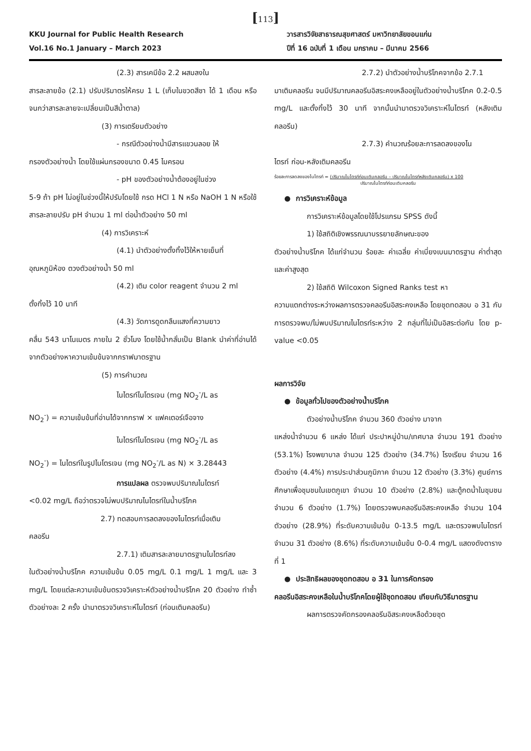[113]
KKU Journal for Public Health Research
Vol.16 No.1 January – March 2023
วารสารวิจัยสาธารณสุขศาสตร์ มหาวิทยาลัยขอนแก่น
ปีที่ 16 ฉบับที่ 1 เดือน มกราคม – มีนาคม 2566
(2.3) สารเคมีข้อ 2.2 ผสมลงใน
สารละลายข้อ (2.1) ปรับปริมาตรให้ครบ 1 L (เก็บในขวดสีชา ได้ 1 เดือน หรือจนกว่าสารละลายจะเปลี่ยนเป็นสีน้ำตาล)
(3) การเตรียมตัวอย่าง
- กรณีตัวอย่างน้ำมีสารแขวนลอย ให้
กรองตัวอย่างน้ำ โดยใช้แผ่นกรองขนาด 0.45 ไมครอน
- pH ของตัวอย่างน้ำต้องอยู่ในช่วง
5-9 ถ้า pH ไม่อยู่ในช่วงนี้ให้ปรับโดยใช้ กรด HCl 1 N หรือ NaOH 1 N หรือใช้สารละลายปรับ pH จำนวน 1 ml ต่อน้ำตัวอย่าง 50 ml
(4) การวิเคราะห์
(4.1) นำตัวอย่างตั้งทิ้งไว้ให้หายเย็นที่
อุณหภูมิห้อง ตวงตัวอย่างน้ำ 50 ml
(4.2) เติม color reagent จำนวน 2 ml
ตั้งทิ้งไว้ 10 นาที
(4.3) วัดการดูดกลืนแสงที่ความยาว
คลื่น 543 นาโนเมตร ภายใน 2 ชั่วโมง โดยใช้น้ำกลั่นเป็น Blank นำค่าที่อ่านได้จากตัวอย่างหาความเข้มข้นจากกราฟมาตรฐาน
(5) การคำนวณ
ไนไตรท์ไนโตรเจน (mg NO<sub>2</sub><sup>-</sup>/L as
NO<sub>2</sub><sup>-</sup>) = ความเข้มข้นที่อ่านได้จากกราฟ × แฟคเตอร์เจือจาง
ไนไตรท์ไนโตรเจน (mg NO<sub>2</sub><sup>-</sup>/L as
NO<sub>2</sub><sup>-</sup>) = ไนไตรท์ในรูปไนโตรเจน (mg NO<sub>2</sub><sup>-</sup>/L as N) × 3.28443
การแปลผล ตรวจพบปริมาณไนไตรท์
<0.02 mg/L ถือว่าตรวจไม่พบปริมาณไนไตรท์ในน้ำบริโภค
2.7) ทดสอบการลดลงของไนไตรท์เมื่อเติม
คลอรีน
2.7.1) เติมสารละลายมาตรฐานไนไตรท์ลง
ในตัวอย่างน้ำบริโภค ความเข้มข้น 0.05 mg/L 0.1 mg/L 1 mg/L และ 3 mg/L โดยแต่ละความเข้มข้นตรวจวิเคราะห์ตัวอย่างน้ำบริโภค 20 ตัวอย่าง ทำซ้ำตัวอย่างละ 2 ครั้ง นำมาตรวจวิเคราะห์ไนไตรท์ (ก่อนเติมคลอรีน)
2.7.2) นำตัวอย่างน้ำบริโภคจากข้อ 2.7.1
มาเติมคลอรีน จนมีปริมาณคลอรีนอิสระคงเหลืออยู่ในตัวอย่างน้ำบริโภค 0.2-0.5 mg/L และตั้งทิ้งไว้ 30 นาที จากนั้นนำมาตรวจวิเคราะห์ไนไตรท์ (หลังเติมคลอรีน)
2.7.3) คำนวณร้อยละการลดลงของไน
ไตรท์ ก่อน-หลังเติมคลอรีน
ร้อยละการลดลงของไนไตรท์ = (ปริมาณไนไตรท์ก่อนเติมคลอรีน – ปริมาณไนไตรท์หลังเติมคลอรีน) x 100
ปริมาณไนไตรท์ก่อนเติมคลอรีน
● การวิเคราะห์ข้อมูล
การวิเคราะห์ข้อมูลโดยใช้โปรแกรม SPSS ดังนี้
1) ใช้สถิติเชิงพรรณนาบรรยายลักษณะของ
ตัวอย่างน้ำบริโภค ได้แก่จำนวน ร้อยละ ค่าเฉลี่ย ค่าเบี่ยงเบนมาตรฐาน ค่าต่ำสุด และค่าสูงสุด
2) ใช้สถิติ Wilcoxon Signed Ranks test หา
ความแตกต่างระหว่างผลการตรวจคลอรีนอิสระคงเหลือ โดยชุดทดสอบ อ 31 กับการตรวจพบ/ไม่พบปริมาณไนไตรท์ระหว่าง 2 กลุ่มที่ไม่เป็นอิสระต่อกัน โดย p-value <0.05
ผลการวิจัย
● ข้อมูลทั่วไปของตัวอย่างน้ำบริโภค
ตัวอย่างน้ำบริโภค จำนวน 360 ตัวอย่าง มาจาก
แหล่งน้ำจำนวน 6 แหล่ง ได้แก่ ประปาหมู่บ้าน/เทศบาล จำนวน 191 ตัวอย่าง (53.1%) โรงพยาบาล จำนวน 125 ตัวอย่าง (34.7%) โรงเรียน จำนวน 16 ตัวอย่าง (4.4%) การประปาส่วนภูมิภาค จำนวน 12 ตัวอย่าง (3.3%) ศูนย์การศึกษาเพื่อชุมชนในเขตภูเขา จำนวน 10 ตัวอย่าง (2.8%) และตู้กดน้ำในชุมชน จำนวน 6 ตัวอย่าง (1.7%) โดยตรวจพบคลอรีนอิสระคงเหลือ จำนวน 104 ตัวอย่าง (28.9%) ที่ระดับความเข้มข้น 0-13.5 mg/L และตรวจพบไนไตรท์ จำนวน 31 ตัวอย่าง (8.6%) ที่ระดับความเข้มข้น 0-0.4 mg/L แสดงดังตารางที่ 1
● ประสิทธิผลของชุดทดสอบ อ 31 ในการคัดกรอง
คลอรีนอิสระคงเหลือในน้ำบริโภคโดยผู้ใช้ชุดทดสอบ เทียบกับวิธีมาตรฐาน
ผลการตรวจคัดกรองคลอรีนอิสระคงเหลือด้วยชุด